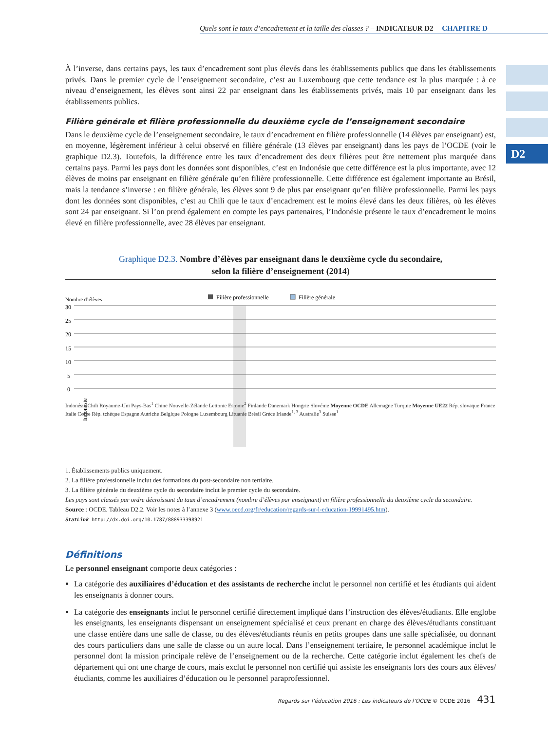Quels sont le taux d’encadrement et la taille des classes ? – INDICATEUR D2 CHAPITRE D
D2
À l’inverse, dans certains pays, les taux d’encadrement sont plus élevés dans les établissements publics que dans les établissements privés. Dans le premier cycle de l’enseignement secondaire, c’est au Luxembourg que cette tendance est la plus marquée : à ce niveau d’enseignement, les élèves sont ainsi 22 par enseignant dans les établissements privés, mais 10 par enseignant dans les établissements publics.
Filière générale et filière professionnelle du deuxième cycle de l’enseignement secondaire
Dans le deuxième cycle de l’enseignement secondaire, le taux d’encadrement en filière professionnelle (14 élèves par enseignant) est, en moyenne, légèrement inférieur à celui observé en filière générale (13 élèves par enseignant) dans les pays de l’OCDE (voir le graphique D2.3). Toutefois, la différence entre les taux d’encadrement des deux filières peut être nettement plus marquée dans certains pays. Parmi les pays dont les données sont disponibles, c’est en Indonésie que cette différence est la plus importante, avec 12 élèves de moins par enseignant en filière générale qu’en filière professionnelle. Cette différence est également importante au Brésil, mais la tendance s’inverse : en filière générale, les élèves sont 9 de plus par enseignant qu’en filière professionnelle. Parmi les pays dont les données sont disponibles, c’est au Chili que le taux d’encadrement est le moins élevé dans les deux filières, où les élèves sont 24 par enseignant. Si l’on prend également en compte les pays partenaires, l’Indonésie présente le taux d’encadrement le moins élevé en filière professionnelle, avec 28 élèves par enseignant.
Graphique D2.3. Nombre d’élèves par enseignant dans le deuxième cycle du secondaire,
selon la filière d’enseignement (2014)
Filière professionnelle
Filière générale
Nombre d’élèves
30
25
20
15
10
5
0
Indonésie
Indonésie Chili Royaume-Uni Pays-Bas<sup>1</sup> Chine Nouvelle-Zélande Lettonie Estonie<sup>2</sup> Finlande Danemark Hongrie Slovénie Moyenne OCDE Allemagne Turquie Moyenne UE22 Rép. slovaque France Italie Corée Rép. tchèque Espagne Autriche Belgique Pologne Luxembourg Lituanie Brésil Grèce Irlande<sup>1, 3</sup> Australie<sup>3</sup> Suisse<sup>1</sup>
1. Établissements publics uniquement.
2. La filière professionnelle inclut des formations du post-secondaire non tertiaire.
3. La filière générale du deuxième cycle du secondaire inclut le premier cycle du secondaire.
Les pays sont classés par ordre décroissant du taux d’encadrement (nombre d’élèves par enseignant) en filière professionnelle du deuxième cycle du secondaire.
Source : OCDE. Tableau D2.2. Voir les notes à l’annexe 3 (www.oecd.org/fr/education/regards-sur-l-education-19991495.htm).
StatLink http://dx.doi.org/10.1787/888933398921
Définitions
Le personnel enseignant comporte deux catégories :
La catégorie des auxiliaires d’éducation et des assistants de recherche inclut le personnel non certifié et les étudiants qui aident les enseignants à donner cours.
La catégorie des enseignants inclut le personnel certifié directement impliqué dans l’instruction des élèves/étudiants. Elle englobe les enseignants, les enseignants dispensant un enseignement spécialisé et ceux prenant en charge des élèves/étudiants constituant une classe entière dans une salle de classe, ou des élèves/étudiants réunis en petits groupes dans une salle spécialisée, ou donnant des cours particuliers dans une salle de classe ou un autre local. Dans l’enseignement tertiaire, le personnel académique inclut le personnel dont la mission principale relève de l’enseignement ou de la recherche. Cette catégorie inclut également les chefs de département qui ont une charge de cours, mais exclut le personnel non certifié qui assiste les enseignants lors des cours aux élèves/étudiants, comme les auxiliaires d’éducation ou le personnel paraprofessionnel.
Regards sur l’éducation 2016 : Les indicateurs de l’OCDE © OCDE 2016 431